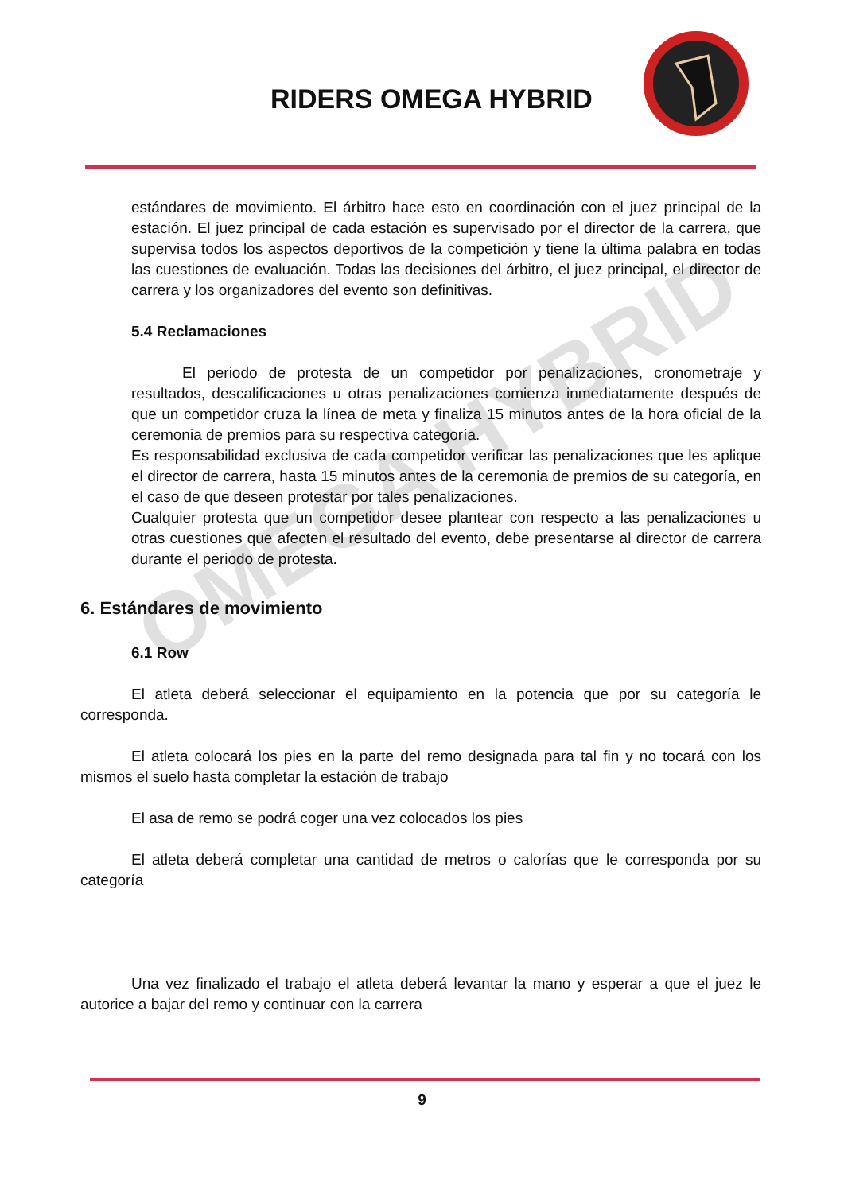RIDERS OMEGA HYBRID
OMEGA HYBRID
estándares de movimiento. El árbitro hace esto en coordinación con el juez principal de la estación. El juez principal de cada estación es supervisado por el director de la carrera, que supervisa todos los aspectos deportivos de la competición y tiene la última palabra en todas las cuestiones de evaluación. Todas las decisiones del árbitro, el juez principal, el director de carrera y los organizadores del evento son definitivas.
5.4 Reclamaciones
El periodo de protesta de un competidor por penalizaciones, cronometraje y resultados, descalificaciones u otras penalizaciones comienza inmediatamente después de que un competidor cruza la línea de meta y finaliza 15 minutos antes de la hora oficial de la ceremonia de premios para su respectiva categoría.
Es responsabilidad exclusiva de cada competidor verificar las penalizaciones que les aplique el director de carrera, hasta 15 minutos antes de la ceremonia de premios de su categoría, en el caso de que deseen protestar por tales penalizaciones.
Cualquier protesta que un competidor desee plantear con respecto a las penalizaciones u otras cuestiones que afecten el resultado del evento, debe presentarse al director de carrera durante el periodo de protesta.
6. Estándares de movimiento
6.1 Row
El atleta deberá seleccionar el equipamiento en la potencia que por su categoría le corresponda.
El atleta colocará los pies en la parte del remo designada para tal fin y no tocará con los mismos el suelo hasta completar la estación de trabajo
El asa de remo se podrá coger una vez colocados los pies
El atleta deberá completar una cantidad de metros o calorías que le corresponda por su categoría
Una vez finalizado el trabajo el atleta deberá levantar la mano y esperar a que el juez le autorice a bajar del remo y continuar con la carrera
9